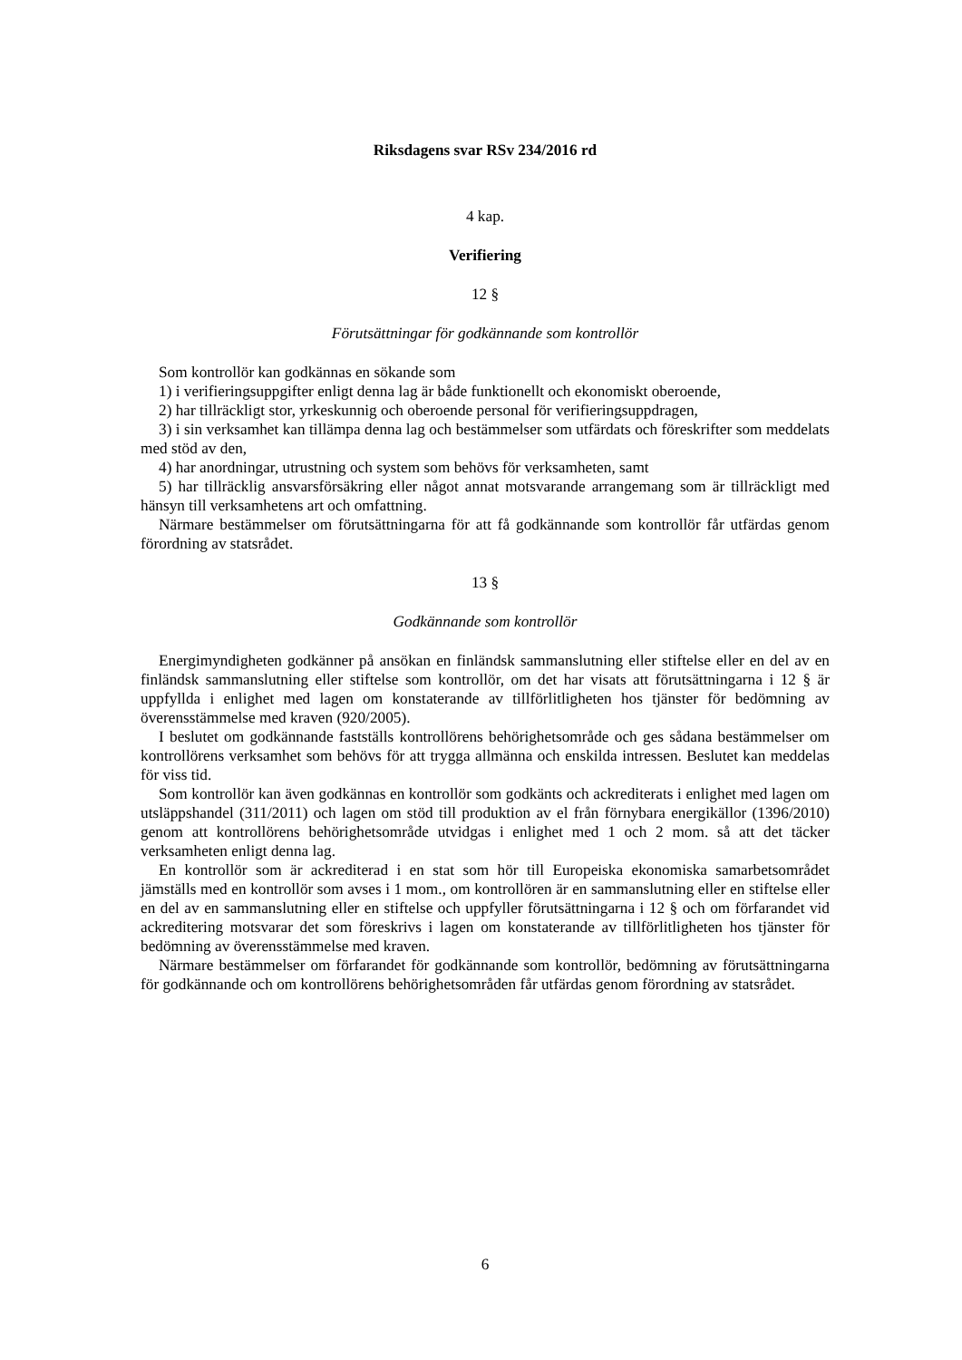Riksdagens svar RSv 234/2016 rd
4 kap.
Verifiering
12 §
Förutsättningar för godkännande som kontrollör
Som kontrollör kan godkännas en sökande som
1) i verifieringsuppgifter enligt denna lag är både funktionellt och ekonomiskt oberoende,
2) har tillräckligt stor, yrkeskunnig och oberoende personal för verifieringsuppdragen,
3) i sin verksamhet kan tillämpa denna lag och bestämmelser som utfärdats och föreskrifter som meddelats med stöd av den,
4) har anordningar, utrustning och system som behövs för verksamheten, samt
5) har tillräcklig ansvarsförsäkring eller något annat motsvarande arrangemang som är tillräckligt med hänsyn till verksamhetens art och omfattning.
Närmare bestämmelser om förutsättningarna för att få godkännande som kontrollör får utfärdas genom förordning av statsrådet.
13 §
Godkännande som kontrollör
Energimyndigheten godkänner på ansökan en finländsk sammanslutning eller stiftelse eller en del av en finländsk sammanslutning eller stiftelse som kontrollör, om det har visats att förutsättningarna i 12 § är uppfyllda i enlighet med lagen om konstaterande av tillförlitligheten hos tjänster för bedömning av överensstämmelse med kraven (920/2005).
I beslutet om godkännande fastställs kontrollörens behörighetsområde och ges sådana bestämmelser om kontrollörens verksamhet som behövs för att trygga allmänna och enskilda intressen. Beslutet kan meddelas för viss tid.
Som kontrollör kan även godkännas en kontrollör som godkänts och ackrediterats i enlighet med lagen om utsläppshandel (311/2011) och lagen om stöd till produktion av el från förnybara energikällor (1396/2010) genom att kontrollörens behörighetsområde utvidgas i enlighet med 1 och 2 mom. så att det täcker verksamheten enligt denna lag.
En kontrollör som är ackrediterad i en stat som hör till Europeiska ekonomiska samarbetsområdet jämställs med en kontrollör som avses i 1 mom., om kontrollören är en sammanslutning eller en stiftelse eller en del av en sammanslutning eller en stiftelse och uppfyller förutsättningarna i 12 § och om förfarandet vid ackreditering motsvarar det som föreskrivs i lagen om konstaterande av tillförlitligheten hos tjänster för bedömning av överensstämmelse med kraven.
Närmare bestämmelser om förfarandet för godkännande som kontrollör, bedömning av förutsättningarna för godkännande och om kontrollörens behörighetsområden får utfärdas genom förordning av statsrådet.
6